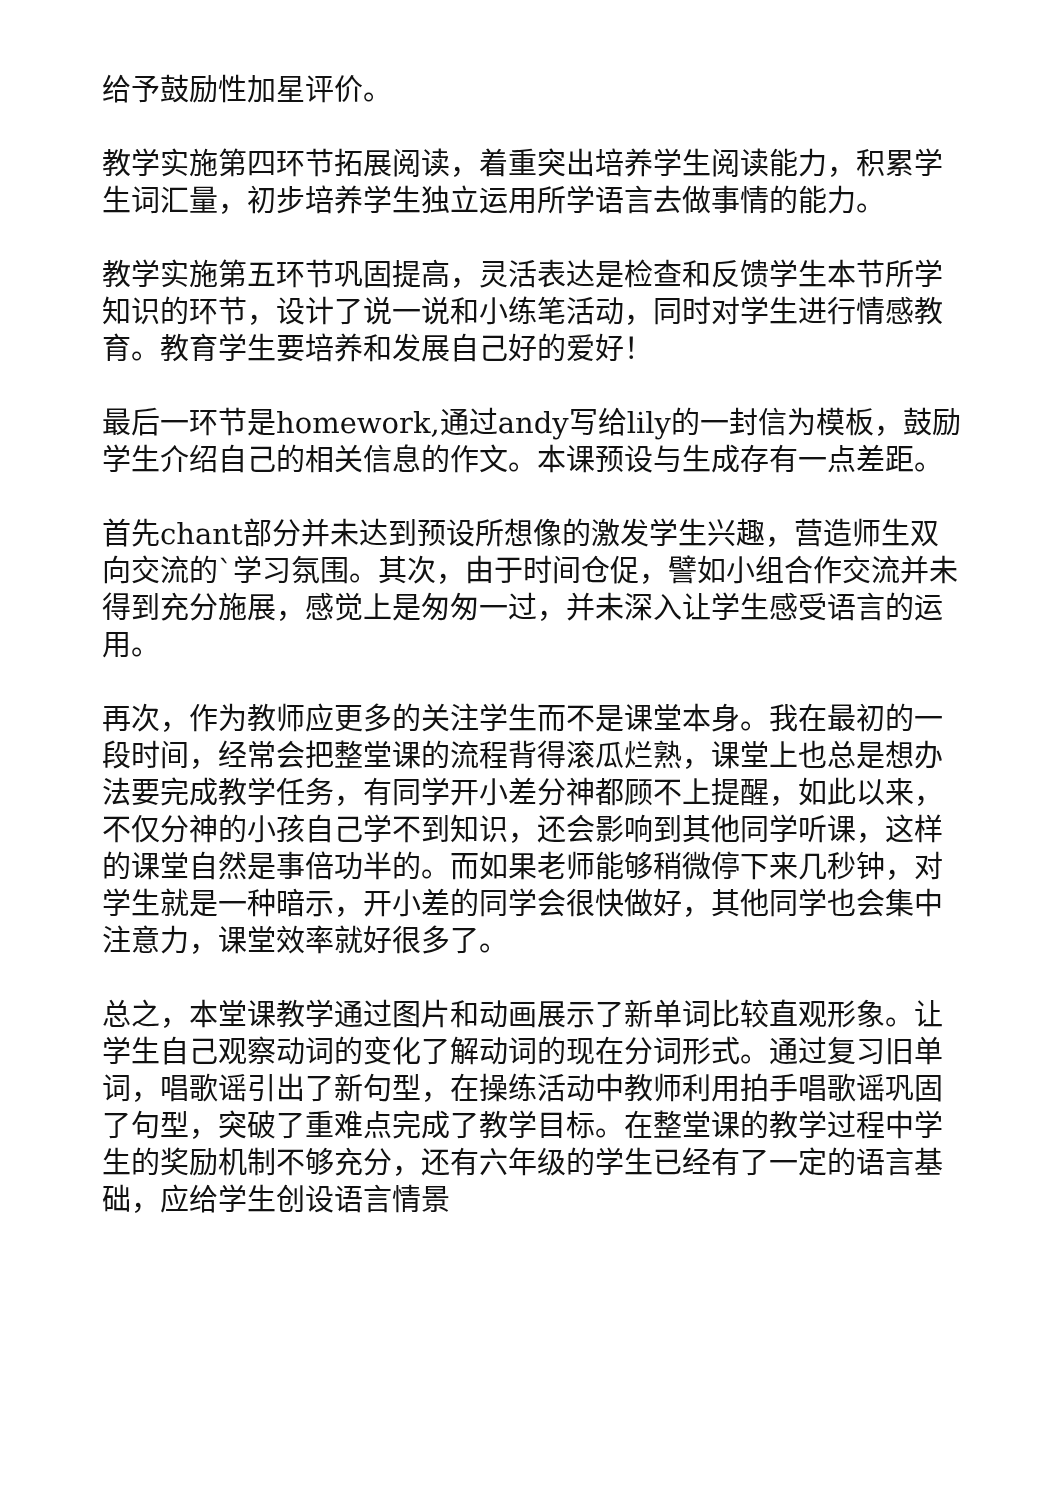给予鼓励性加星评价。
教学实施第四环节拓展阅读，着重突出培养学生阅读能力，积累学生词汇量，初步培养学生独立运用所学语言去做事情的能力。
教学实施第五环节巩固提高，灵活表达是检查和反馈学生本节所学知识的环节，设计了说一说和小练笔活动，同时对学生进行情感教育。教育学生要培养和发展自己好的爱好！
最后一环节是homework,通过andy写给lily的一封信为模板，鼓励学生介绍自己的相关信息的作文。本课预设与生成存有一点差距。
首先chant部分并未达到预设所想像的激发学生兴趣，营造师生双向交流的`学习氛围。其次，由于时间仓促，譬如小组合作交流并未得到充分施展，感觉上是匆匆一过，并未深入让学生感受语言的运用。
再次，作为教师应更多的关注学生而不是课堂本身。我在最初的一段时间，经常会把整堂课的流程背得滚瓜烂熟，课堂上也总是想办法要完成教学任务，有同学开小差分神都顾不上提醒，如此以来，不仅分神的小孩自己学不到知识，还会影响到其他同学听课，这样的课堂自然是事倍功半的。而如果老师能够稍微停下来几秒钟，对学生就是一种暗示，开小差的同学会很快做好，其他同学也会集中注意力，课堂效率就好很多了。
总之，本堂课教学通过图片和动画展示了新单词比较直观形象。让学生自己观察动词的变化了解动词的现在分词形式。通过复习旧单词，唱歌谣引出了新句型，在操练活动中教师利用拍手唱歌谣巩固了句型，突破了重难点完成了教学目标。在整堂课的教学过程中学生的奖励机制不够充分，还有六年级的学生已经有了一定的语言基础，应给学生创设语言情景